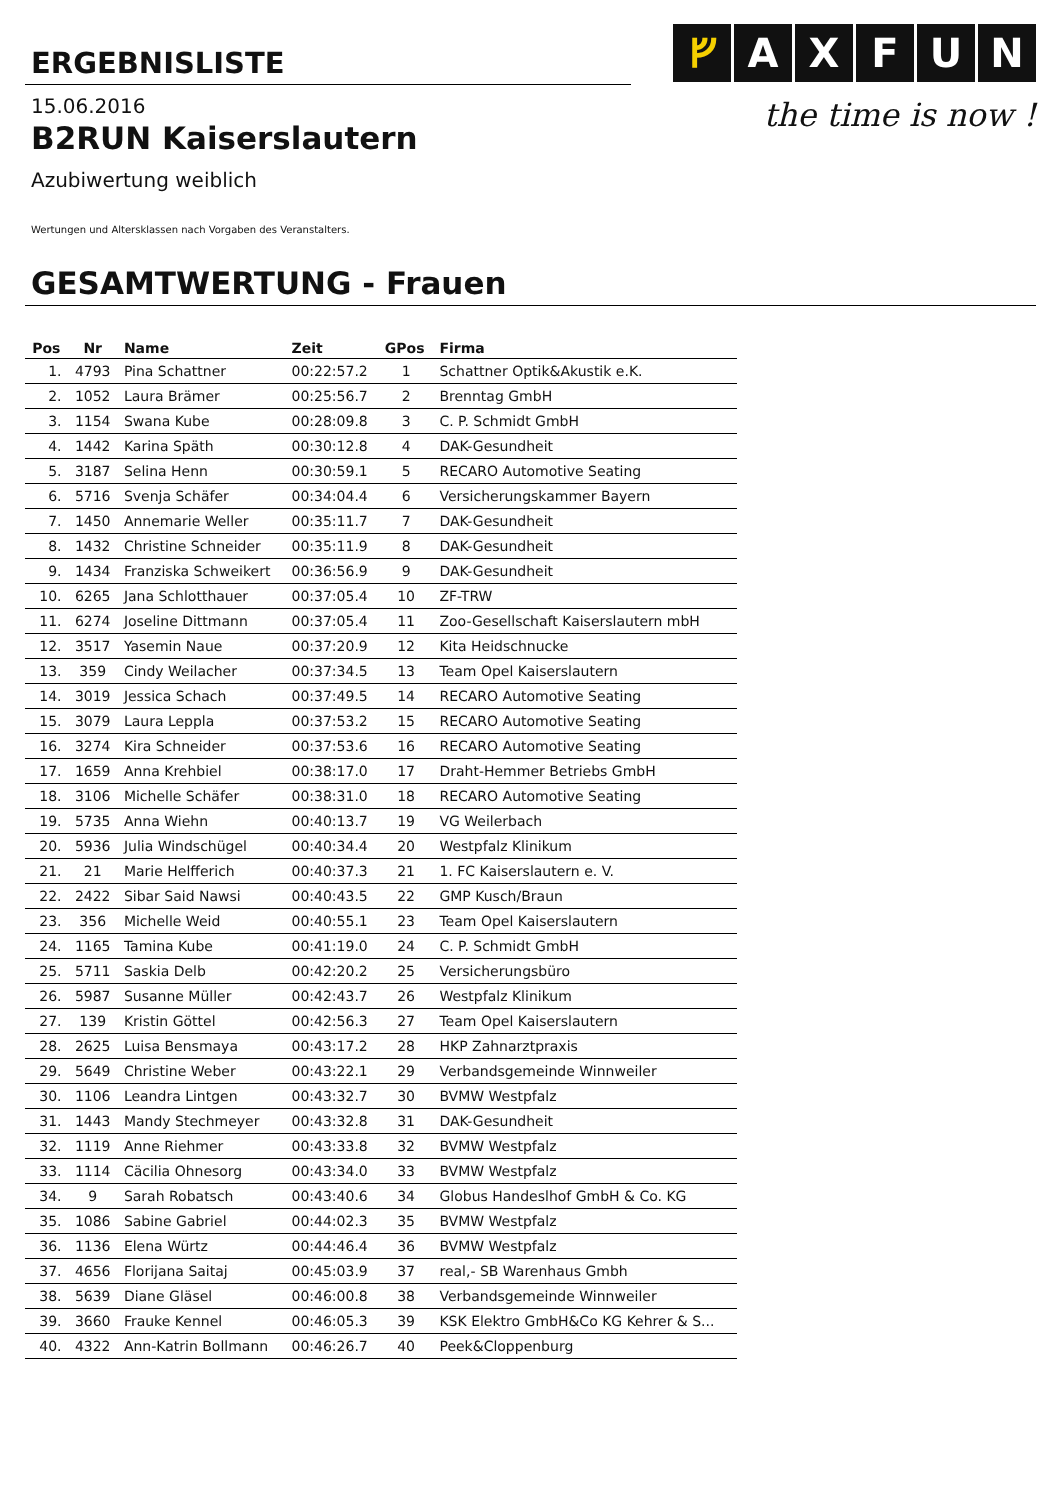ERGEBNISLISTE
ᚠAXFUN
the time is now !
15.06.2016
B2RUN Kaiserslautern
Azubiwertung weiblich
Wertungen und Altersklassen nach Vorgaben des Veranstalters.
GESAMTWERTUNG - Frauen
| Pos | Nr | Name | Zeit | GPos | Firma |
| --- | --- | --- | --- | --- | --- |
| 1. | 4793 | Pina Schattner | 00:22:57.2 | 1 | Schattner Optik&Akustik e.K. |
| 2. | 1052 | Laura Brämer | 00:25:56.7 | 2 | Brenntag GmbH |
| 3. | 1154 | Swana Kube | 00:28:09.8 | 3 | C. P. Schmidt GmbH |
| 4. | 1442 | Karina Späth | 00:30:12.8 | 4 | DAK-Gesundheit |
| 5. | 3187 | Selina Henn | 00:30:59.1 | 5 | RECARO Automotive Seating |
| 6. | 5716 | Svenja Schäfer | 00:34:04.4 | 6 | Versicherungskammer Bayern |
| 7. | 1450 | Annemarie Weller | 00:35:11.7 | 7 | DAK-Gesundheit |
| 8. | 1432 | Christine Schneider | 00:35:11.9 | 8 | DAK-Gesundheit |
| 9. | 1434 | Franziska Schweikert | 00:36:56.9 | 9 | DAK-Gesundheit |
| 10. | 6265 | Jana Schlotthauer | 00:37:05.4 | 10 | ZF-TRW |
| 11. | 6274 | Joseline Dittmann | 00:37:05.4 | 11 | Zoo-Gesellschaft Kaiserslautern mbH |
| 12. | 3517 | Yasemin Naue | 00:37:20.9 | 12 | Kita Heidschnucke |
| 13. | 359 | Cindy Weilacher | 00:37:34.5 | 13 | Team Opel Kaiserslautern |
| 14. | 3019 | Jessica Schach | 00:37:49.5 | 14 | RECARO Automotive Seating |
| 15. | 3079 | Laura Leppla | 00:37:53.2 | 15 | RECARO Automotive Seating |
| 16. | 3274 | Kira Schneider | 00:37:53.6 | 16 | RECARO Automotive Seating |
| 17. | 1659 | Anna Krehbiel | 00:38:17.0 | 17 | Draht-Hemmer Betriebs GmbH |
| 18. | 3106 | Michelle Schäfer | 00:38:31.0 | 18 | RECARO Automotive Seating |
| 19. | 5735 | Anna Wiehn | 00:40:13.7 | 19 | VG Weilerbach |
| 20. | 5936 | Julia Windschügel | 00:40:34.4 | 20 | Westpfalz Klinikum |
| 21. | 21 | Marie Helfferich | 00:40:37.3 | 21 | 1. FC Kaiserslautern e. V. |
| 22. | 2422 | Sibar Said Nawsi | 00:40:43.5 | 22 | GMP Kusch/Braun |
| 23. | 356 | Michelle Weid | 00:40:55.1 | 23 | Team Opel Kaiserslautern |
| 24. | 1165 | Tamina Kube | 00:41:19.0 | 24 | C. P. Schmidt GmbH |
| 25. | 5711 | Saskia Delb | 00:42:20.2 | 25 | Versicherungsbüro |
| 26. | 5987 | Susanne Müller | 00:42:43.7 | 26 | Westpfalz Klinikum |
| 27. | 139 | Kristin Göttel | 00:42:56.3 | 27 | Team Opel Kaiserslautern |
| 28. | 2625 | Luisa Bensmaya | 00:43:17.2 | 28 | HKP Zahnarztpraxis |
| 29. | 5649 | Christine Weber | 00:43:22.1 | 29 | Verbandsgemeinde Winnweiler |
| 30. | 1106 | Leandra Lintgen | 00:43:32.7 | 30 | BVMW Westpfalz |
| 31. | 1443 | Mandy Stechmeyer | 00:43:32.8 | 31 | DAK-Gesundheit |
| 32. | 1119 | Anne Riehmer | 00:43:33.8 | 32 | BVMW Westpfalz |
| 33. | 1114 | Cäcilia Ohnesorg | 00:43:34.0 | 33 | BVMW Westpfalz |
| 34. | 9 | Sarah Robatsch | 00:43:40.6 | 34 | Globus Handeslhof GmbH & Co. KG |
| 35. | 1086 | Sabine Gabriel | 00:44:02.3 | 35 | BVMW Westpfalz |
| 36. | 1136 | Elena Würtz | 00:44:46.4 | 36 | BVMW Westpfalz |
| 37. | 4656 | Florijana Saitaj | 00:45:03.9 | 37 | real,- SB Warenhaus Gmbh |
| 38. | 5639 | Diane Gläsel | 00:46:00.8 | 38 | Verbandsgemeinde Winnweiler |
| 39. | 3660 | Frauke Kennel | 00:46:05.3 | 39 | KSK Elektro GmbH&Co KG Kehrer & S... |
| 40. | 4322 | Ann-Katrin Bollmann | 00:46:26.7 | 40 | Peek&Cloppenburg |